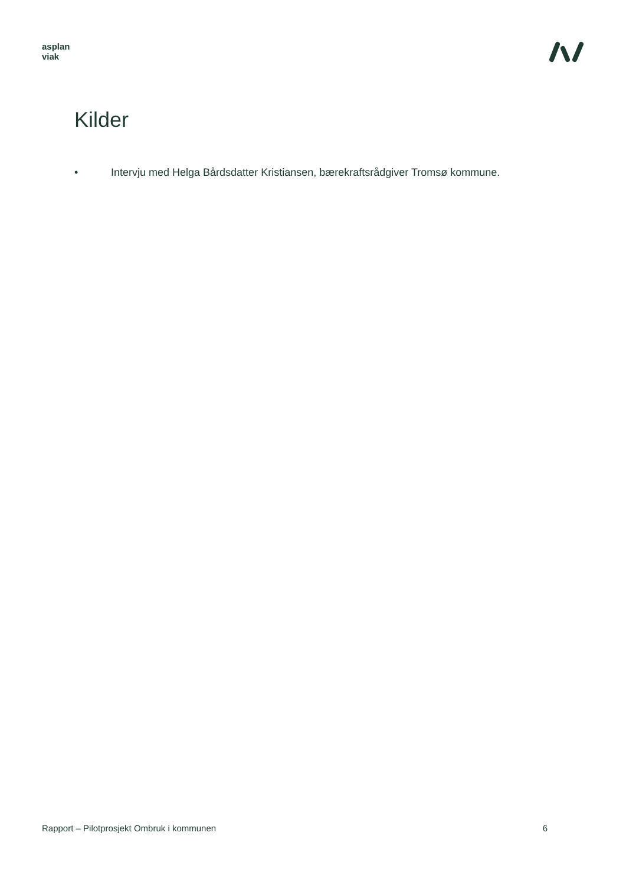asplan
viak
Kilder
• Intervju med Helga Bårdsdatter Kristiansen, bærekraftsrådgiver Tromsø kommune.
Rapport – Pilotprosjekt Ombruk i kommunen 6